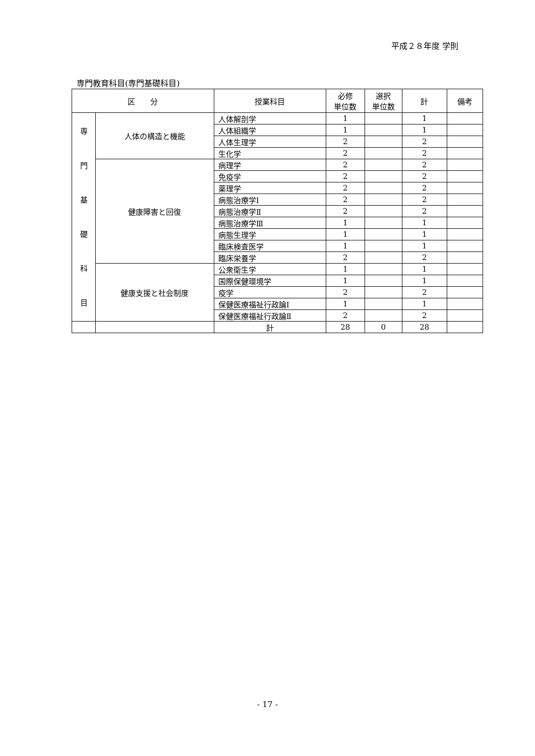平成２８年度 学則
専門教育科目(専門基礎科目)
| 区 分 | | 授業科目 | 必修 単位数 | 選択 単位数 | 計 | 備考 |
| --- | --- | --- | --- | --- | --- | --- |
| 専 門 基 礎 科 目 | 人体の構造と機能 | 人体解剖学 | 1 | | 1 | |
| | | 人体組織学 | 1 | | 1 | |
| | | 人体生理学 | 2 | | 2 | |
| | | 生化学 | 2 | | 2 | |
| | 健康障害と回復 | 病理学 | 2 | | 2 | |
| | | 免疫学 | 2 | | 2 | |
| | | 薬理学 | 2 | | 2 | |
| | | 病態治療学Ⅰ | 2 | | 2 | |
| | | 病態治療学Ⅱ | 2 | | 2 | |
| | | 病態治療学Ⅲ | 1 | | 1 | |
| | | 病態生理学 | 1 | | 1 | |
| | | 臨床検査医学 | 1 | | 1 | |
| | | 臨床栄養学 | 2 | | 2 | |
| | 健康支援と社会制度 | 公衆衛生学 | 1 | | 1 | |
| | | 国際保健環境学 | 1 | | 1 | |
| | | 疫学 | 2 | | 2 | |
| | | 保健医療福祉行政論Ⅰ | 1 | | 1 | |
| | | 保健医療福祉行政論Ⅱ | 2 | | 2 | |
| | | 計 | 28 | 0 | 28 | |
- 17 -